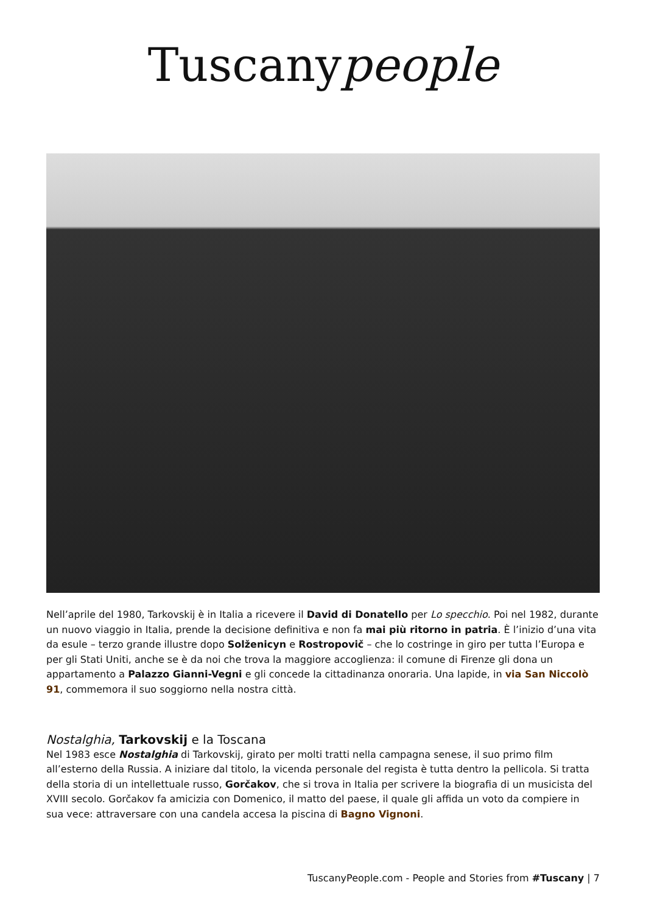Tuscanypeople
Nell’aprile del 1980, Tarkovskij è in Italia a ricevere il David di Donatello per Lo specchio. Poi nel 1982, durante un nuovo viaggio in Italia, prende la decisione definitiva e non fa mai più ritorno in patria. È l’inizio d’una vita da esule – terzo grande illustre dopo Solženicyn e Rostropovič – che lo costringe in giro per tutta l’Europa e per gli Stati Uniti, anche se è da noi che trova la maggiore accoglienza: il comune di Firenze gli dona un appartamento a Palazzo Gianni-Vegni e gli concede la cittadinanza onoraria. Una lapide, in via San Niccolò 91, commemora il suo soggiorno nella nostra città.
Nostalghia, Tarkovskij e la Toscana
Nel 1983 esce Nostalghia di Tarkovskij, girato per molti tratti nella campagna senese, il suo primo film all’esterno della Russia. A iniziare dal titolo, la vicenda personale del regista è tutta dentro la pellicola. Si tratta della storia di un intellettuale russo, Gorčakov, che si trova in Italia per scrivere la biografia di un musicista del XVIII secolo. Gorčakov fa amicizia con Domenico, il matto del paese, il quale gli affida un voto da compiere in sua vece: attraversare con una candela accesa la piscina di Bagno Vignoni.
TuscanyPeople.com - People and Stories from #Tuscany | 7